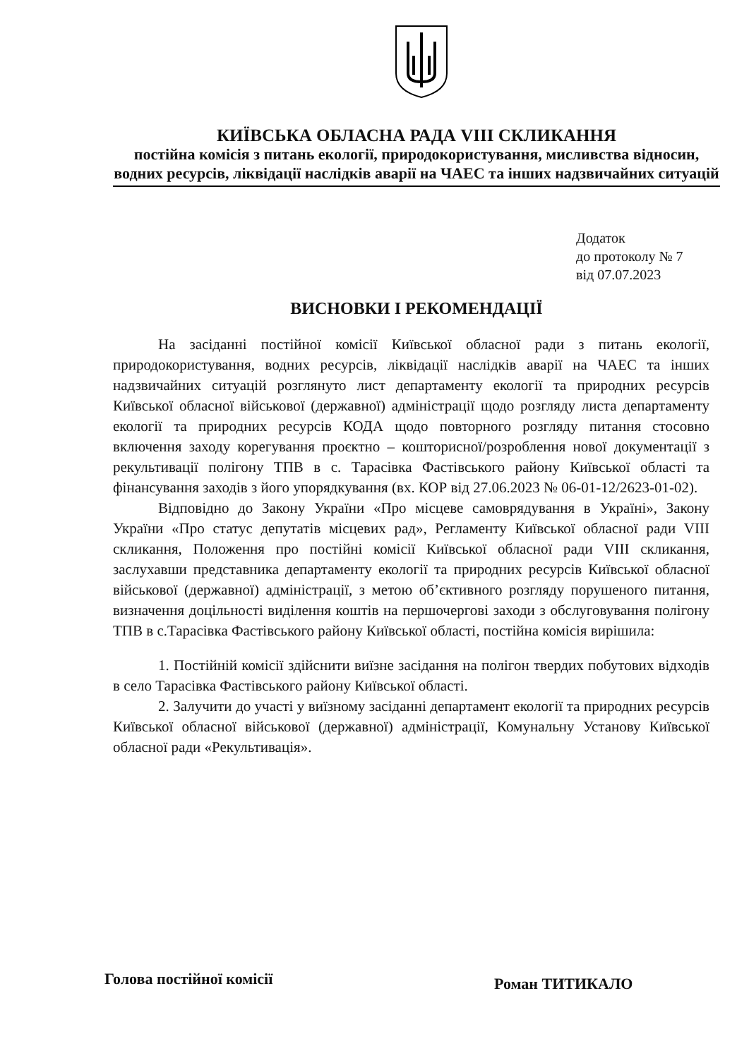КИЇВСЬКА ОБЛАСНА РАДА VIII СКЛИКАННЯ
постійна комісія з питань екології, природокористування, мисливства відносин, водних ресурсів, ліквідації наслідків аварії на ЧАЕС та інших надзвичайних ситуацій
Додаток
до протоколу № 7
від 07.07.2023
ВИСНОВКИ І РЕКОМЕНДАЦІЇ
На засіданні постійної комісії Київської обласної ради з питань екології, природокористування, водних ресурсів, ліквідації наслідків аварії на ЧАЕС та інших надзвичайних ситуацій розглянуто лист департаменту екології та природних ресурсів Київської обласної військової (державної) адміністрації щодо розгляду листа департаменту екології та природних ресурсів КОДА щодо повторного розгляду питання стосовно включення заходу корегування проєктно – кошторисної/розроблення нової документації з рекультивації полігону ТПВ в с. Тарасівка Фастівського району Київської області та фінансування заходів з його упорядкування (вх. КОР від 27.06.2023 № 06-01-12/2623-01-02).
Відповідно до Закону України «Про місцеве самоврядування в Україні», Закону України «Про статус депутатів місцевих рад», Регламенту Київської обласної ради VIII скликання, Положення про постійні комісії Київської обласної ради VIII скликання, заслухавши представника департаменту екології та природних ресурсів Київської обласної військової (державної) адміністрації, з метою об’єктивного розгляду порушеного питання, визначення доцільності виділення коштів на першочергові заходи з обслуговування полігону ТПВ в с.Тарасівка Фастівського району Київської області, постійна комісія вирішила:
1. Постійній комісії здійснити виїзне засідання на полігон твердих побутових відходів в село Тарасівка Фастівського району Київської області.
2. Залучити до участі у виїзному засіданні департамент екології та природних ресурсів Київської обласної військової (державної) адміністрації, Комунальну Установу Київської обласної ради «Рекультивація».
Голова постійної комісії Роман ТИТИКАЛО